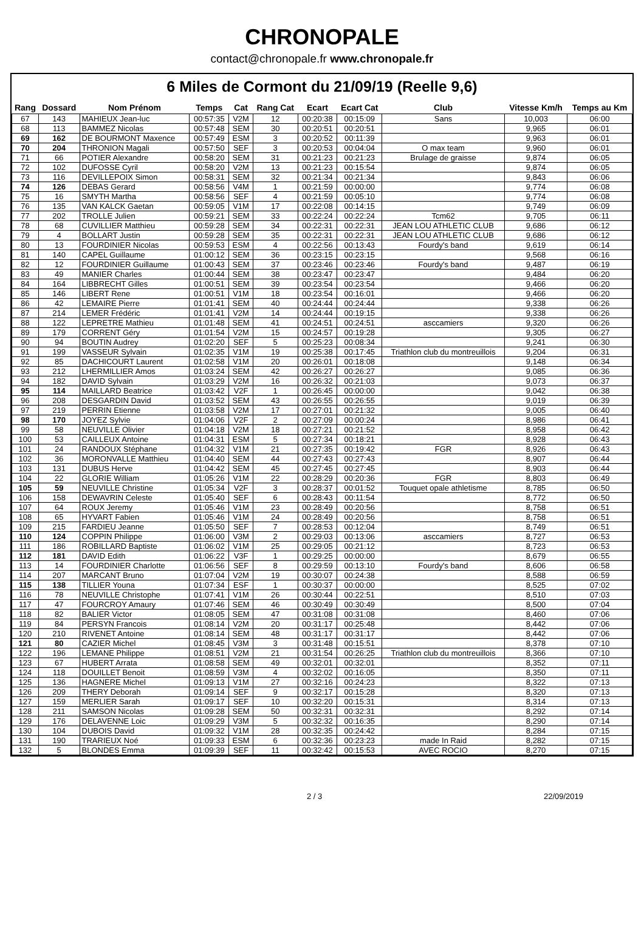CHRONOPALE
contact@chronopale.fr www.chronopale.fr
6 Miles de Cormont du 21/09/19 (Reelle 9,6)
| Rang | Dossard | Nom Prénom | Temps | Cat | Rang Cat | Ecart | Ecart Cat | Club | Vitesse Km/h | Temps au Km |
| --- | --- | --- | --- | --- | --- | --- | --- | --- | --- | --- |
| 67 | 143 | MAHIEUX Jean-luc | 00:57:35 | V2M | 12 | 00:20:38 | 00:15:09 | Sans | 10,003 | 06:00 |
| 68 | 113 | BAMMEZ Nicolas | 00:57:48 | SEM | 30 | 00:20:51 | 00:20:51 | | 9,965 | 06:01 |
| 69 | 162 | DE BOURMONT Maxence | 00:57:49 | ESM | 3 | 00:20:52 | 00:11:39 | | 9,963 | 06:01 |
| 70 | 204 | THRONION Magali | 00:57:50 | SEF | 3 | 00:20:53 | 00:04:04 | O max team | 9,960 | 06:01 |
| 71 | 66 | POTIER Alexandre | 00:58:20 | SEM | 31 | 00:21:23 | 00:21:23 | Brulage de graisse | 9,874 | 06:05 |
| 72 | 102 | DUFOSSE Cyril | 00:58:20 | V2M | 13 | 00:21:23 | 00:15:54 | | 9,874 | 06:05 |
| 73 | 116 | DEVILLEPOIX Simon | 00:58:31 | SEM | 32 | 00:21:34 | 00:21:34 | | 9,843 | 06:06 |
| 74 | 126 | DEBAS Gerard | 00:58:56 | V4M | 1 | 00:21:59 | 00:00:00 | | 9,774 | 06:08 |
| 75 | 16 | SMYTH Martha | 00:58:56 | SEF | 4 | 00:21:59 | 00:05:10 | | 9,774 | 06:08 |
| 76 | 135 | VAN KALCK Gaetan | 00:59:05 | V1M | 17 | 00:22:08 | 00:14:15 | | 9,749 | 06:09 |
| 77 | 202 | TROLLE Julien | 00:59:21 | SEM | 33 | 00:22:24 | 00:22:24 | Tcm62 | 9,705 | 06:11 |
| 78 | 68 | CUVILLIER Matthieu | 00:59:28 | SEM | 34 | 00:22:31 | 00:22:31 | JEAN LOU ATHLETIC CLUB | 9,686 | 06:12 |
| 79 | 4 | BOLLART Justin | 00:59:28 | SEM | 35 | 00:22:31 | 00:22:31 | JEAN LOU ATHLETIC CLUB | 9,686 | 06:12 |
| 80 | 13 | FOURDINIER Nicolas | 00:59:53 | ESM | 4 | 00:22:56 | 00:13:43 | Fourdy's band | 9,619 | 06:14 |
| 81 | 140 | CAPEL Guillaume | 01:00:12 | SEM | 36 | 00:23:15 | 00:23:15 | | 9,568 | 06:16 |
| 82 | 12 | FOURDINIER Guillaume | 01:00:43 | SEM | 37 | 00:23:46 | 00:23:46 | Fourdy's band | 9,487 | 06:19 |
| 83 | 49 | MANIER Charles | 01:00:44 | SEM | 38 | 00:23:47 | 00:23:47 | | 9,484 | 06:20 |
| 84 | 164 | LIBBRECHT Gilles | 01:00:51 | SEM | 39 | 00:23:54 | 00:23:54 | | 9,466 | 06:20 |
| 85 | 146 | LIBERT Rene | 01:00:51 | V1M | 18 | 00:23:54 | 00:16:01 | | 9,466 | 06:20 |
| 86 | 42 | LEMAIRE Pierre | 01:01:41 | SEM | 40 | 00:24:44 | 00:24:44 | | 9,338 | 06:26 |
| 87 | 214 | LEMER Frédéric | 01:01:41 | V2M | 14 | 00:24:44 | 00:19:15 | | 9,338 | 06:26 |
| 88 | 122 | LEPRETRE Mathieu | 01:01:48 | SEM | 41 | 00:24:51 | 00:24:51 | asccamiers | 9,320 | 06:26 |
| 89 | 179 | CORRENT Géry | 01:01:54 | V2M | 15 | 00:24:57 | 00:19:28 | | 9,305 | 06:27 |
| 90 | 94 | BOUTIN Audrey | 01:02:20 | SEF | 5 | 00:25:23 | 00:08:34 | | 9,241 | 06:30 |
| 91 | 199 | VASSEUR Sylvain | 01:02:35 | V1M | 19 | 00:25:38 | 00:17:45 | Triathlon club du montreuillois | 9,204 | 06:31 |
| 92 | 85 | DACHICOURT Laurent | 01:02:58 | V1M | 20 | 00:26:01 | 00:18:08 | | 9,148 | 06:34 |
| 93 | 212 | LHERMILLIER Amos | 01:03:24 | SEM | 42 | 00:26:27 | 00:26:27 | | 9,085 | 06:36 |
| 94 | 182 | DAVID Sylvain | 01:03:29 | V2M | 16 | 00:26:32 | 00:21:03 | | 9,073 | 06:37 |
| 95 | 114 | MAILLARD Beatrice | 01:03:42 | V2F | 1 | 00:26:45 | 00:00:00 | | 9,042 | 06:38 |
| 96 | 208 | DESGARDIN David | 01:03:52 | SEM | 43 | 00:26:55 | 00:26:55 | | 9,019 | 06:39 |
| 97 | 219 | PERRIN Etienne | 01:03:58 | V2M | 17 | 00:27:01 | 00:21:32 | | 9,005 | 06:40 |
| 98 | 170 | JOYEZ Sylvie | 01:04:06 | V2F | 2 | 00:27:09 | 00:00:24 | | 8,986 | 06:41 |
| 99 | 58 | NEUVILLE Olivier | 01:04:18 | V2M | 18 | 00:27:21 | 00:21:52 | | 8,958 | 06:42 |
| 100 | 53 | CAILLEUX Antoine | 01:04:31 | ESM | 5 | 00:27:34 | 00:18:21 | | 8,928 | 06:43 |
| 101 | 24 | RANDOUX Stéphane | 01:04:32 | V1M | 21 | 00:27:35 | 00:19:42 | FGR | 8,926 | 06:43 |
| 102 | 36 | MORONVALLE Matthieu | 01:04:40 | SEM | 44 | 00:27:43 | 00:27:43 | | 8,907 | 06:44 |
| 103 | 131 | DUBUS Herve | 01:04:42 | SEM | 45 | 00:27:45 | 00:27:45 | | 8,903 | 06:44 |
| 104 | 22 | GLORIE William | 01:05:26 | V1M | 22 | 00:28:29 | 00:20:36 | FGR | 8,803 | 06:49 |
| 105 | 59 | NEUVILLE Christine | 01:05:34 | V2F | 3 | 00:28:37 | 00:01:52 | Touquet opale athletisme | 8,785 | 06:50 |
| 106 | 158 | DEWAVRIN Celeste | 01:05:40 | SEF | 6 | 00:28:43 | 00:11:54 | | 8,772 | 06:50 |
| 107 | 64 | ROUX Jeremy | 01:05:46 | V1M | 23 | 00:28:49 | 00:20:56 | | 8,758 | 06:51 |
| 108 | 65 | HYVART Fabien | 01:05:46 | V1M | 24 | 00:28:49 | 00:20:56 | | 8,758 | 06:51 |
| 109 | 215 | FARDIEU Jeanne | 01:05:50 | SEF | 7 | 00:28:53 | 00:12:04 | | 8,749 | 06:51 |
| 110 | 124 | COPPIN Philippe | 01:06:00 | V3M | 2 | 00:29:03 | 00:13:06 | asccamiers | 8,727 | 06:53 |
| 111 | 186 | ROBILLARD Baptiste | 01:06:02 | V1M | 25 | 00:29:05 | 00:21:12 | | 8,723 | 06:53 |
| 112 | 181 | DAVID Edith | 01:06:22 | V3F | 1 | 00:29:25 | 00:00:00 | | 8,679 | 06:55 |
| 113 | 14 | FOURDINIER Charlotte | 01:06:56 | SEF | 8 | 00:29:59 | 00:13:10 | Fourdy's band | 8,606 | 06:58 |
| 114 | 207 | MARCANT Bruno | 01:07:04 | V2M | 19 | 00:30:07 | 00:24:38 | | 8,588 | 06:59 |
| 115 | 138 | TILLIER Youna | 01:07:34 | ESF | 1 | 00:30:37 | 00:00:00 | | 8,525 | 07:02 |
| 116 | 78 | NEUVILLE Christophe | 01:07:41 | V1M | 26 | 00:30:44 | 00:22:51 | | 8,510 | 07:03 |
| 117 | 47 | FOURCROY Amaury | 01:07:46 | SEM | 46 | 00:30:49 | 00:30:49 | | 8,500 | 07:04 |
| 118 | 82 | BALIER Victor | 01:08:05 | SEM | 47 | 00:31:08 | 00:31:08 | | 8,460 | 07:06 |
| 119 | 84 | PERSYN Francois | 01:08:14 | V2M | 20 | 00:31:17 | 00:25:48 | | 8,442 | 07:06 |
| 120 | 210 | RIVENET Antoine | 01:08:14 | SEM | 48 | 00:31:17 | 00:31:17 | | 8,442 | 07:06 |
| 121 | 80 | CAZIER Michel | 01:08:45 | V3M | 3 | 00:31:48 | 00:15:51 | | 8,378 | 07:10 |
| 122 | 196 | LEMANE Philippe | 01:08:51 | V2M | 21 | 00:31:54 | 00:26:25 | Triathlon club du montreuillois | 8,366 | 07:10 |
| 123 | 67 | HUBERT Arrata | 01:08:58 | SEM | 49 | 00:32:01 | 00:32:01 | | 8,352 | 07:11 |
| 124 | 118 | DOUILLET Benoit | 01:08:59 | V3M | 4 | 00:32:02 | 00:16:05 | | 8,350 | 07:11 |
| 125 | 136 | HAGNERE Michel | 01:09:13 | V1M | 27 | 00:32:16 | 00:24:23 | | 8,322 | 07:13 |
| 126 | 209 | THERY Deborah | 01:09:14 | SEF | 9 | 00:32:17 | 00:15:28 | | 8,320 | 07:13 |
| 127 | 159 | MERLIER Sarah | 01:09:17 | SEF | 10 | 00:32:20 | 00:15:31 | | 8,314 | 07:13 |
| 128 | 211 | SAMSON Nicolas | 01:09:28 | SEM | 50 | 00:32:31 | 00:32:31 | | 8,292 | 07:14 |
| 129 | 176 | DELAVENNE Loic | 01:09:29 | V3M | 5 | 00:32:32 | 00:16:35 | | 8,290 | 07:14 |
| 130 | 104 | DUBOIS David | 01:09:32 | V1M | 28 | 00:32:35 | 00:24:42 | | 8,284 | 07:15 |
| 131 | 190 | TRARIEUX Noé | 01:09:33 | ESM | 6 | 00:32:36 | 00:23:23 | made In Raid | 8,282 | 07:15 |
| 132 | 5 | BLONDES Emma | 01:09:39 | SEF | 11 | 00:32:42 | 00:15:53 | AVEC ROCIO | 8,270 | 07:15 |
2 / 3 22/09/2019